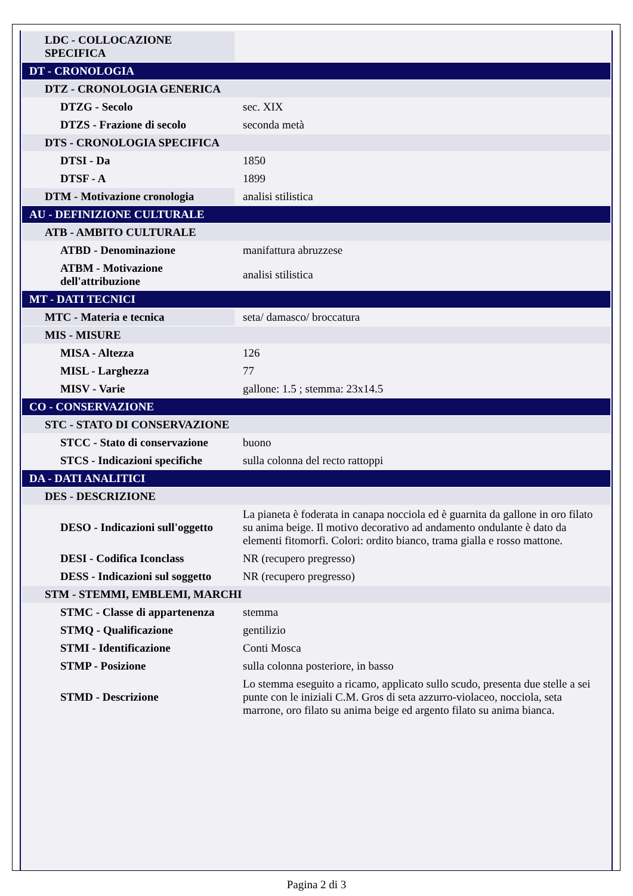| LDC - COLLOCAZIONE SPECIFICA | |
| DT - CRONOLOGIA | |
| DTZ - CRONOLOGIA GENERICA | |
| DTZG - Secolo | sec. XIX |
| DTZS - Frazione di secolo | seconda metà |
| DTS - CRONOLOGIA SPECIFICA | |
| DTSI - Da | 1850 |
| DTSF - A | 1899 |
| DTM - Motivazione cronologia | analisi stilistica |
| AU - DEFINIZIONE CULTURALE | |
| ATB - AMBITO CULTURALE | |
| ATBD - Denominazione | manifattura abruzzese |
| ATBM - Motivazione dell'attribuzione | analisi stilistica |
| MT - DATI TECNICI | |
| MTC - Materia e tecnica | seta/ damasco/ broccatura |
| MIS - MISURE | |
| MISA - Altezza | 126 |
| MISL - Larghezza | 77 |
| MISV - Varie | gallone: 1.5 ; stemma: 23x14.5 |
| CO - CONSERVAZIONE | |
| STC - STATO DI CONSERVAZIONE | |
| STCC - Stato di conservazione | buono |
| STCS - Indicazioni specifiche | sulla colonna del recto rattoppi |
| DA - DATI ANALITICI | |
| DES - DESCRIZIONE | |
| DESO - Indicazioni sull'oggetto | La pianeta è foderata in canapa nocciola ed è guarnita da gallone in oro filato su anima beige. Il motivo decorativo ad andamento ondulante è dato da elementi fitomorfi. Colori: ordito bianco, trama gialla e rosso mattone. |
| DESI - Codifica Iconclass | NR (recupero pregresso) |
| DESS - Indicazioni sul soggetto | NR (recupero pregresso) |
| STM - STEMMI, EMBLEMI, MARCHI | |
| STMC - Classe di appartenenza | stemma |
| STMQ - Qualificazione | gentilizio |
| STMI - Identificazione | Conti Mosca |
| STMP - Posizione | sulla colonna posteriore, in basso |
| STMD - Descrizione | Lo stemma eseguito a ricamo, applicato sullo scudo, presenta due stelle a sei punte con le iniziali C.M. Gros di seta azzurro-violaceo, nocciola, seta marrone, oro filato su anima beige ed argento filato su anima bianca. |
Pagina 2 di 3